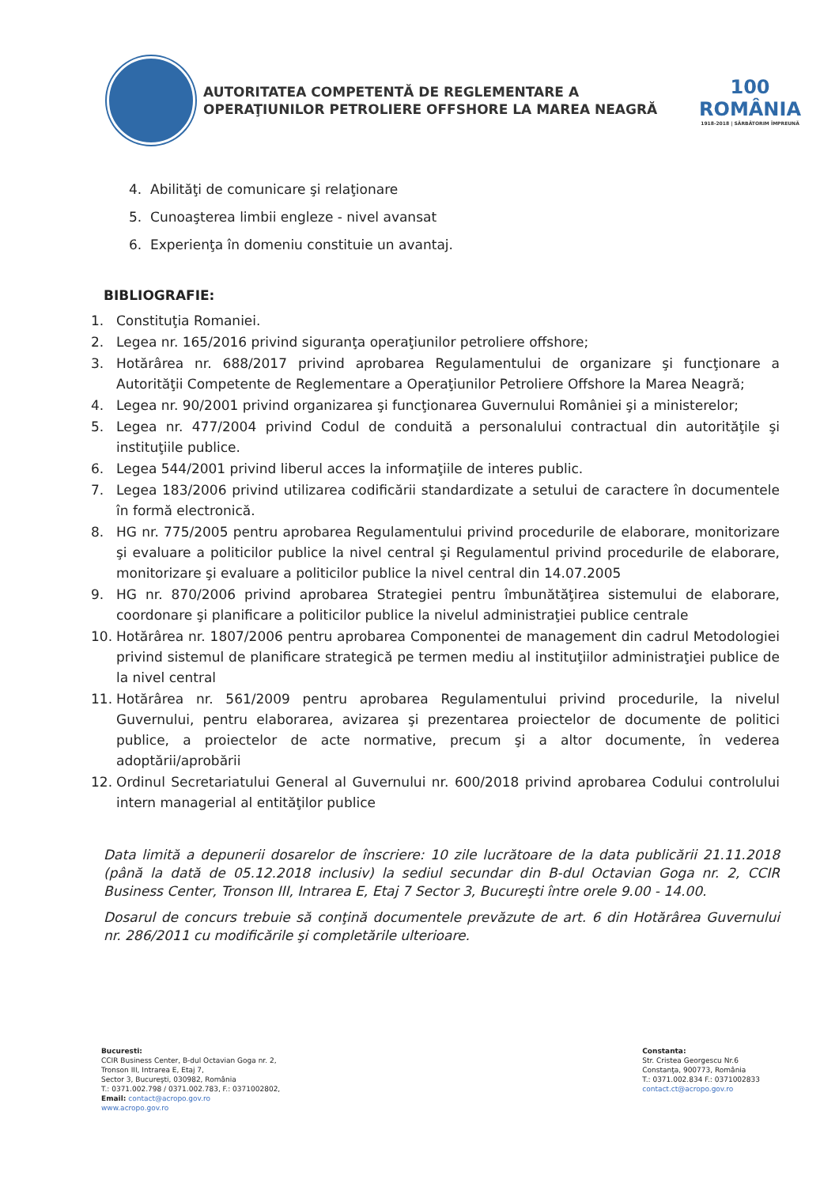AUTORITATEA COMPETENTĂ DE REGLEMENTARE A
OPERAŢIUNILOR PETROLIERE OFFSHORE LA MAREA NEAGRĂ
100
ROMÂNIA
1918-2018 | SĂRBĂTORIM ÎMPREUNĂ
4. Abilităţi de comunicare şi relaţionare
5. Cunoaşterea limbii engleze - nivel avansat
6. Experienţa în domeniu constituie un avantaj.
BIBLIOGRAFIE:
1. Constituţia Romaniei.
2. Legea nr. 165/2016 privind siguranţa operaţiunilor petroliere offshore;
3. Hotărârea nr. 688/2017 privind aprobarea Regulamentului de organizare şi funcţionare a Autorităţii Competente de Reglementare a Operaţiunilor Petroliere Offshore la Marea Neagră;
4. Legea nr. 90/2001 privind organizarea şi funcţionarea Guvernului României şi a ministerelor;
5. Legea nr. 477/2004 privind Codul de conduită a personalului contractual din autorităţile şi instituţiile publice.
6. Legea 544/2001 privind liberul acces la informaţiile de interes public.
7. Legea 183/2006 privind utilizarea codificării standardizate a setului de caractere în documentele în formă electronică.
8. HG nr. 775/2005 pentru aprobarea Regulamentului privind procedurile de elaborare, monitorizare şi evaluare a politicilor publice la nivel central şi Regulamentul privind procedurile de elaborare, monitorizare şi evaluare a politicilor publice la nivel central din 14.07.2005
9. HG nr. 870/2006 privind aprobarea Strategiei pentru îmbunătăţirea sistemului de elaborare, coordonare şi planificare a politicilor publice la nivelul administraţiei publice centrale
10. Hotărârea nr. 1807/2006 pentru aprobarea Componentei de management din cadrul Metodologiei privind sistemul de planificare strategică pe termen mediu al instituţiilor administraţiei publice de la nivel central
11. Hotărârea nr. 561/2009 pentru aprobarea Regulamentului privind procedurile, la nivelul Guvernului, pentru elaborarea, avizarea şi prezentarea proiectelor de documente de politici publice, a proiectelor de acte normative, precum şi a altor documente, în vederea adoptării/aprobării
12. Ordinul Secretariatului General al Guvernului nr. 600/2018 privind aprobarea Codului controlului intern managerial al entităţilor publice
Data limită a depunerii dosarelor de înscriere: 10 zile lucrătoare de la data publicării 21.11.2018 (până la dată de 05.12.2018 inclusiv) la sediul secundar din B-dul Octavian Goga nr. 2, CCIR Business Center, Tronson III, Intrarea E, Etaj 7 Sector 3, Bucureşti între orele 9.00 - 14.00.
Dosarul de concurs trebuie să conţină documentele prevăzute de art. 6 din Hotărârea Guvernului nr. 286/2011 cu modificările şi completările ulterioare.
Bucuresti:
CCIR Business Center, B-dul Octavian Goga nr. 2,
Tronson III, Intrarea E, Etaj 7,
Sector 3, Bucureşti, 030982, România
T.: 0371.002.798 / 0371.002.783, F.: 0371002802,
Email: contact@acropo.gov.ro
www.acropo.gov.ro
Constanta:
Str. Cristea Georgescu Nr.6
Constanţa, 900773, România
T.: 0371.002.834 F.: 0371002833
contact.ct@acropo.gov.ro